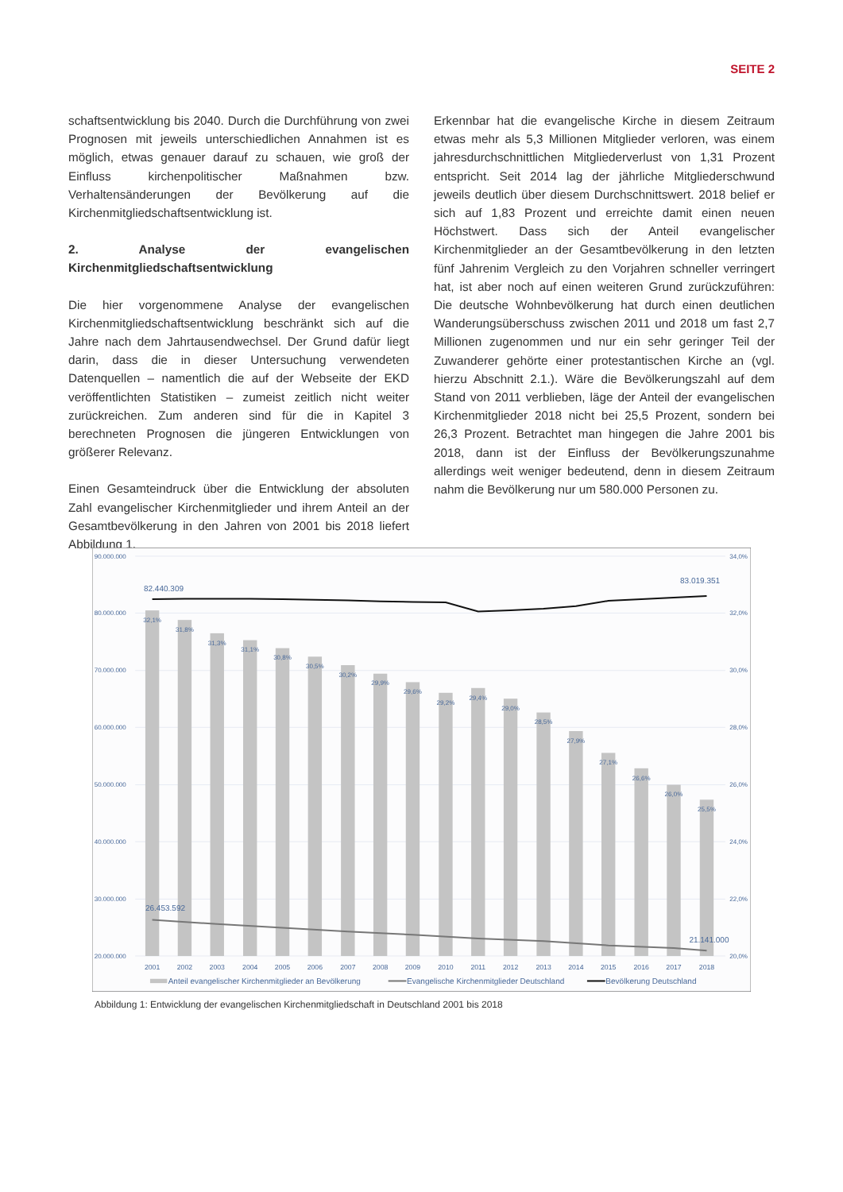SEITE 2
schaftsentwicklung bis 2040. Durch die Durchführung von zwei Prognosen mit jeweils unterschiedlichen Annahmen ist es möglich, etwas genauer darauf zu schauen, wie groß der Einfluss kirchenpolitischer Maßnahmen bzw. Verhaltensänderungen der Bevölkerung auf die Kirchenmitgliedschaftsentwicklung ist.
2. Analyse der evangelischen Kirchenmitgliedschaftsentwicklung
Die hier vorgenommene Analyse der evangelischen Kirchenmitgliedschaftsentwicklung beschränkt sich auf die Jahre nach dem Jahrtausendwechsel. Der Grund dafür liegt darin, dass die in dieser Untersuchung verwendeten Datenquellen – namentlich die auf der Webseite der EKD veröffentlichten Statistiken – zumeist zeitlich nicht weiter zurückreichen. Zum anderen sind für die in Kapitel 3 berechneten Prognosen die jüngeren Entwicklungen von größerer Relevanz.
Einen Gesamteindruck über die Entwicklung der absoluten Zahl evangelischer Kirchenmitglieder und ihrem Anteil an der Gesamtbevölkerung in den Jahren von 2001 bis 2018 liefert Abbildung 1.
Erkennbar hat die evangelische Kirche in diesem Zeitraum etwas mehr als 5,3 Millionen Mitglieder verloren, was einem jahresdurchschnittlichen Mitgliederverlust von 1,31 Prozent entspricht. Seit 2014 lag der jährliche Mitgliederschwund jeweils deutlich über diesem Durchschnittswert. 2018 belief er sich auf 1,83 Prozent und erreichte damit einen neuen Höchstwert. Dass sich der Anteil evangelischer Kirchenmitglieder an der Gesamtbevölkerung in den letzten fünf Jahrenim Vergleich zu den Vorjahren schneller verringert hat, ist aber noch auf einen weiteren Grund zurückzuführen: Die deutsche Wohnbevölkerung hat durch einen deutlichen Wanderungsüberschuss zwischen 2011 und 2018 um fast 2,7 Millionen zugenommen und nur ein sehr geringer Teil der Zuwanderer gehörte einer protestantischen Kirche an (vgl. hierzu Abschnitt 2.1.). Wäre die Bevölkerungszahl auf dem Stand von 2011 verblieben, läge der Anteil der evangelischen Kirchenmitglieder 2018 nicht bei 25,5 Prozent, sondern bei 26,3 Prozent. Betrachtet man hingegen die Jahre 2001 bis 2018, dann ist der Einfluss der Bevölkerungszunahme allerdings weit weniger bedeutend, denn in diesem Zeitraum nahm die Bevölkerung nur um 580.000 Personen zu.
90.000.000
80.000.000
70.000.000
60.000.000
50.000.000
40.000.000
30.000.000
20.000.000
34,0%
32,0%
30,0%
28,0%
26,0%
24,0%
22,0%
20,0%
32,1%
31,8%
31,3%
31,1%
30,8%
30,5%
30,2%
29,9%
29,6%
29,2%
29,4%
29,0%
28,5%
27,9%
27,1%
26,6%
26,0%
25,5%
82.440.309
83.019.351
26.453.592
21.141.000
2001
2002
2003
2004
2005
2006
2007
2008
2009
2010
2011
2012
2013
2014
2015
2016
2017
2018
Anteil evangelischer Kirchenmitglieder an Bevölkerung
Evangelische Kirchenmitglieder Deutschland
Bevölkerung Deutschland
Abbildung 1: Entwicklung der evangelischen Kirchenmitgliedschaft in Deutschland 2001 bis 2018